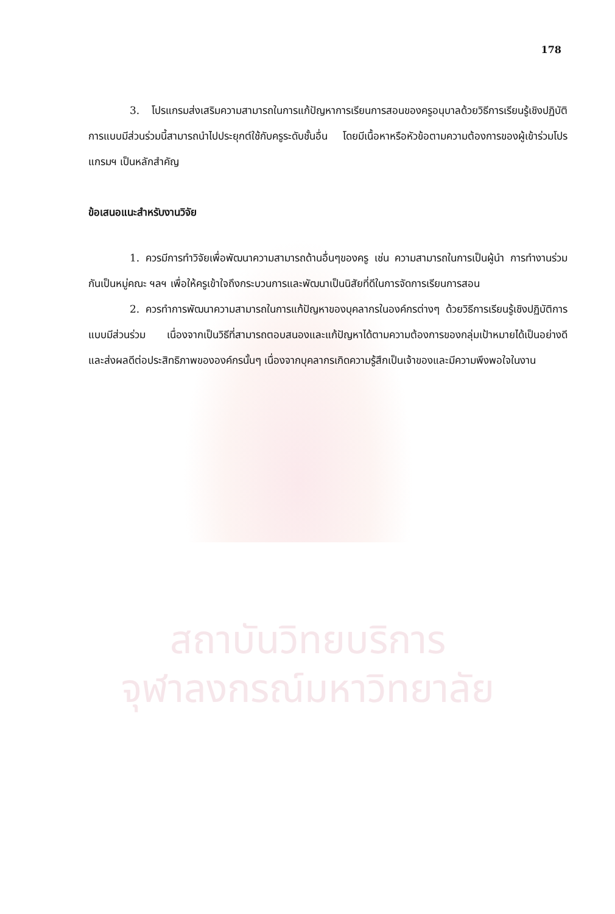สถาบันวิทยบริการ
จุฬาลงกรณ์มหาวิทยาลัย
178
3. โปรแกรมส่งเสริมความสามารถในการแก้ปัญหาการเรียนการสอนของครูอนุบาลด้วยวิธีการเรียนรู้เชิงปฏิบัติการแบบมีส่วนร่วมนี้สามารถนำไปประยุกต์ใช้กับครูระดับชั้นอื่น โดยมีเนื้อหาหรือหัวข้อตามความต้องการของผู้เข้าร่วมโปรแกรมฯ เป็นหลักสำคัญ
ข้อเสนอแนะสำหรับงานวิจัย
1. ควรมีการทำวิจัยเพื่อพัฒนาความสามารถด้านอื่นๆของครู เช่น ความสามารถในการเป็นผู้นำ การทำงานร่วมกันเป็นหมู่คณะ ฯลฯ เพื่อให้ครูเข้าใจถึงกระบวนการและพัฒนาเป็นนิสัยที่ดีในการจัดการเรียนการสอน
2. ควรทำการพัฒนาความสามารถในการแก้ปัญหาของบุคลากรในองค์กรต่างๆ ด้วยวิธีการเรียนรู้เชิงปฏิบัติการแบบมีส่วนร่วม เนื่องจากเป็นวิธีที่สามารถตอบสนองและแก้ปัญหาได้ตามความต้องการของกลุ่มเป้าหมายได้เป็นอย่างดี และส่งผลดีต่อประสิทธิภาพขององค์กรนั้นๆ เนื่องจากบุคลากรเกิดความรู้สึกเป็นเจ้าของและมีความพึงพอใจในงาน